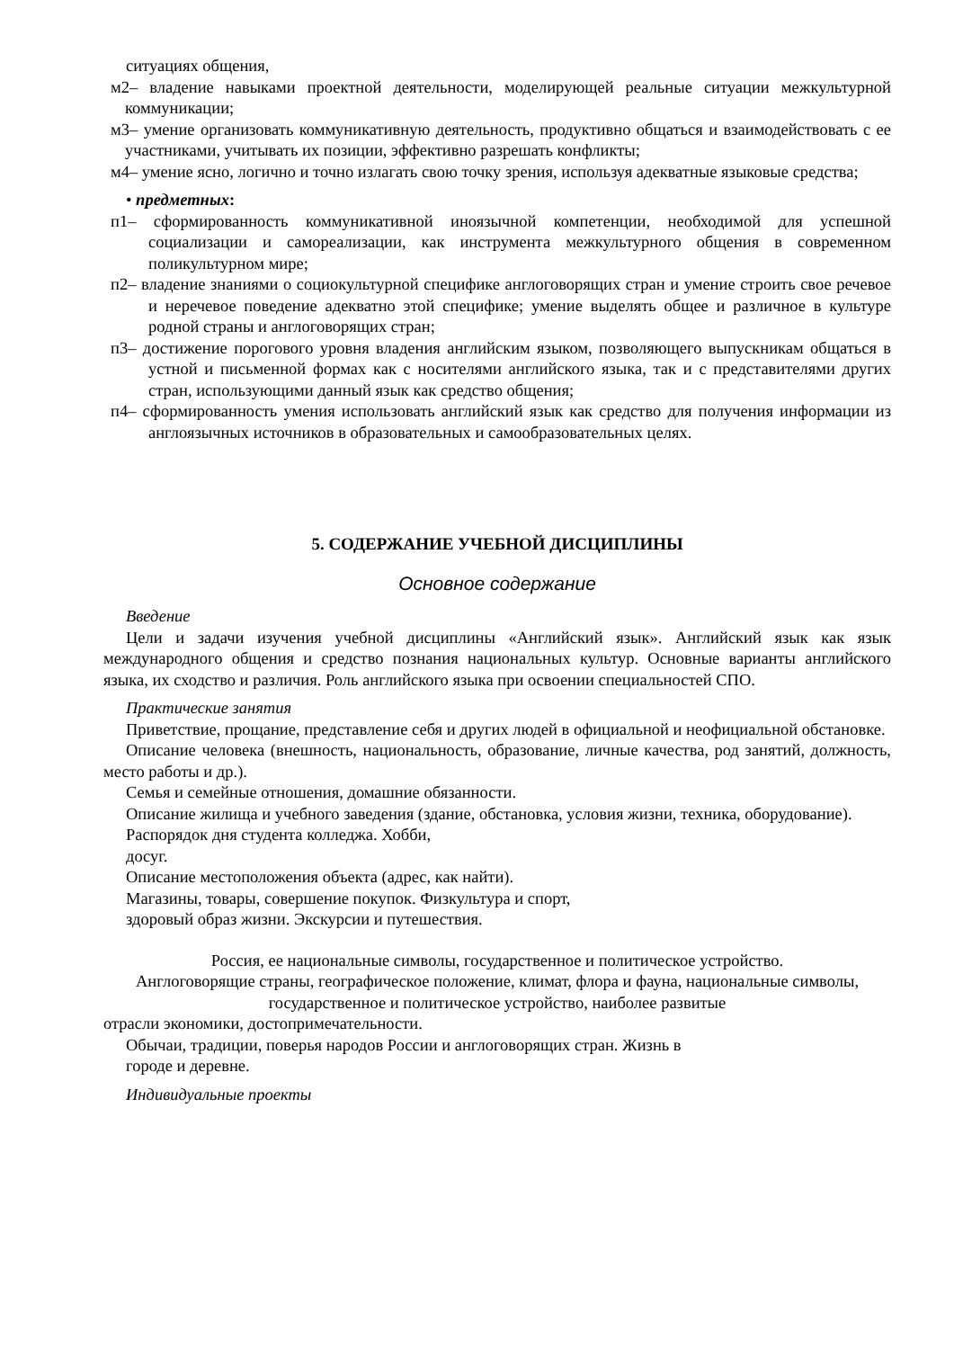ситуациях общения,
м2– владение навыками проектной деятельности, моделирующей реальные ситуации межкультурной коммуникации;
м3– умение организовать коммуникативную деятельность, продуктивно общаться и взаимодействовать с ее участниками, учитывать их позиции, эффективно разрешать конфликты;
м4– умение ясно, логично и точно излагать свою точку зрения, используя адекватные языковые средства;
• предметных:
п1– сформированность коммуникативной иноязычной компетенции, необходимой для успешной социализации и самореализации, как инструмента межкультурного общения в современном поликультурном мире;
п2– владение знаниями о социокультурной специфике англоговорящих стран и умение строить свое речевое и неречевое поведение адекватно этой специфике; умение выделять общее и различное в культуре родной страны и англоговорящих стран;
п3– достижение порогового уровня владения английским языком, позволяющего выпускникам общаться в устной и письменной формах как с носителями английского языка, так и с представителями других стран, использующими данный язык как средство общения;
п4– сформированность умения использовать английский язык как средство для получения информации из англоязычных источников в образовательных и самообразовательных целях.
5. СОДЕРЖАНИЕ УЧЕБНОЙ ДИСЦИПЛИНЫ
Основное содержание
Введение
Цели и задачи изучения учебной дисциплины «Английский язык». Английский язык как язык международного общения и средство познания национальных культур. Основные варианты английского языка, их сходство и различия. Роль английского языка при освоении специальностей СПО.
Практические занятия
Приветствие, прощание, представление себя и других людей в официальной и неофициальной обстановке.
Описание человека (внешность, национальность, образование, личные качества, род занятий, должность, место работы и др.).
Семья и семейные отношения, домашние обязанности.
Описание жилища и учебного заведения (здание, обстановка, условия жизни, техника, оборудование).
Распорядок дня студента колледжа. Хобби,
досуг.
Описание местоположения объекта (адрес, как найти).
Магазины, товары, совершение покупок. Физкультура и спорт,
здоровый образ жизни. Экскурсии и путешествия.
Россия, ее национальные символы, государственное и политическое устройство.
Англоговорящие страны, географическое положение, климат, флора и фауна, национальные символы, государственное и политическое устройство, наиболее развитые
отрасли экономики, достопримечательности.
Обычаи, традиции, поверья народов России и англоговорящих стран. Жизнь в
городе и деревне.
Индивидуальные проекты